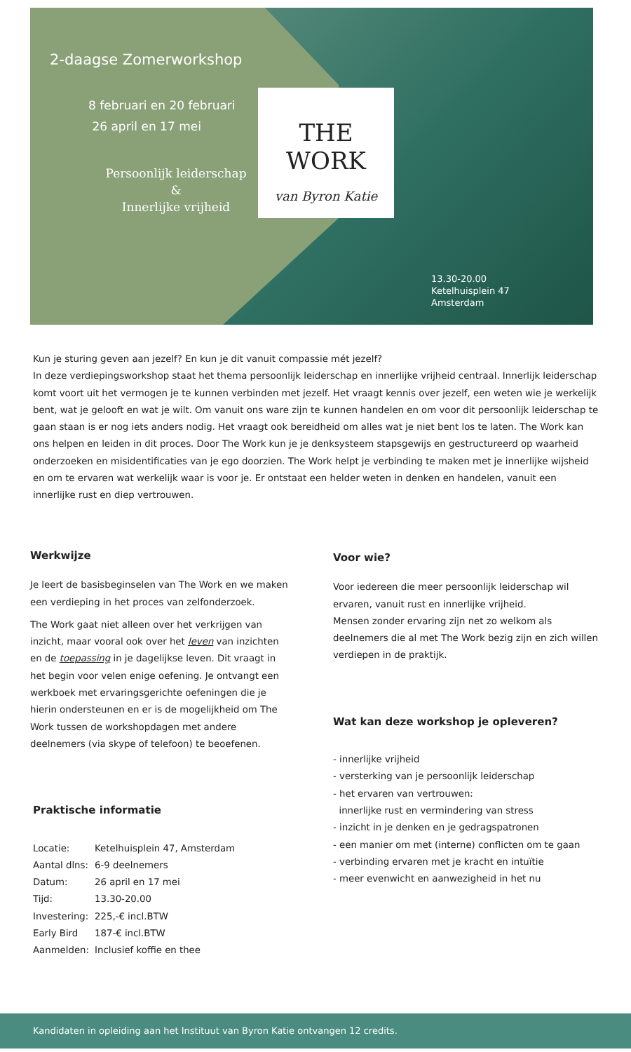2-daagse Zomerworkshop
8 februari en 20 februari
26 april en 17 mei
Persoonlijk leiderschap
&
Innerlijke vrijheid
THE WORK
van Byron Katie
13.30-20.00
Ketelhuisplein 47
Amsterdam
Kun je sturing geven aan jezelf? En kun je dit vanuit compassie mét jezelf?
In deze verdiepingsworkshop staat het thema persoonlijk leiderschap en innerlijke vrijheid centraal. Innerlijk leiderschap komt voort uit het vermogen je te kunnen verbinden met jezelf. Het vraagt kennis over jezelf, een weten wie je werkelijk bent, wat je gelooft en wat je wilt. Om vanuit ons ware zijn te kunnen handelen en om voor dit persoonlijk leiderschap te gaan staan is er nog iets anders nodig. Het vraagt ook bereidheid om alles wat je niet bent los te laten. The Work kan ons helpen en leiden in dit proces. Door The Work kun je je denksysteem stapsgewijs en gestructureerd op waarheid onderzoeken en misidentificaties van je ego doorzien. The Work helpt je verbinding te maken met je innerlijke wijsheid en om te ervaren wat werkelijk waar is voor je. Er ontstaat een helder weten in denken en handelen, vanuit een innerlijke rust en diep vertrouwen.
Werkwijze
Je leert de basisbeginselen van The Work en we maken een verdieping in het proces van zelfonderzoek.
The Work gaat niet alleen over het verkrijgen van inzicht, maar vooral ook over het leven van inzichten en de toepassing in je dagelijkse leven. Dit vraagt in het begin voor velen enige oefening. Je ontvangt een werkboek met ervaringsgerichte oefeningen die je hierin ondersteunen en er is de mogelijkheid om The Work tussen de workshopdagen met andere deelnemers (via skype of telefoon) te beoefenen.
Praktische informatie
| Locatie: | Ketelhuisplein 47, Amsterdam |
| Aantal dlns: | 6-9 deelnemers |
| Datum: | 26 april en 17 mei |
| Tijd: | 13.30-20.00 |
| Investering: | 225,-€ incl.BTW |
| Early Bird | 187-€ incl.BTW |
| Aanmelden: | Inclusief koffie en thee |
Voor wie?
Voor iedereen die meer persoonlijk leiderschap wil ervaren, vanuit rust en innerlijke vrijheid.
Mensen zonder ervaring zijn net zo welkom als deelnemers die al met The Work bezig zijn en zich willen verdiepen in de praktijk.
Wat kan deze workshop je opleveren?
- innerlijke vrijheid
- versterking van je persoonlijk leiderschap
- het ervaren van vertrouwen:
innerlijke rust en vermindering van stress
- inzicht in je denken en je gedragspatronen
- een manier om met (interne) conflicten om te gaan
- verbinding ervaren met je kracht en intuïtie
- meer evenwicht en aanwezigheid in het nu
Kandidaten in opleiding aan het Instituut van Byron Katie ontvangen 12 credits.